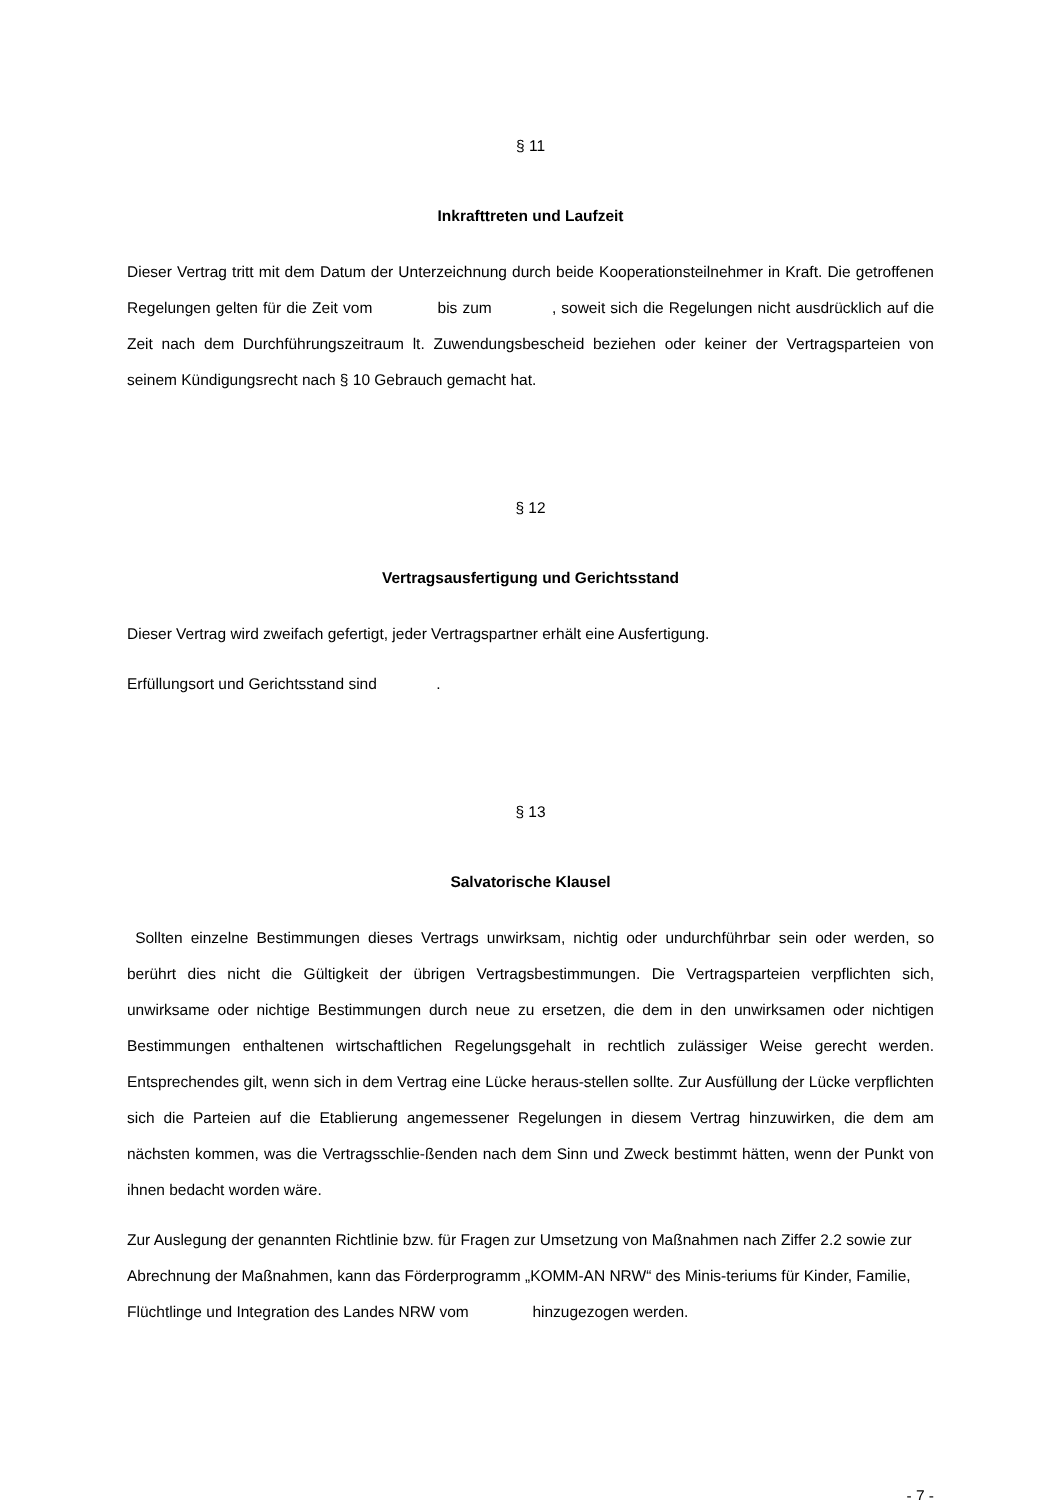§ 11
Inkrafttreten und Laufzeit
Dieser Vertrag tritt mit dem Datum der Unterzeichnung durch beide Kooperationsteilnehmer in Kraft. Die getroffenen Regelungen gelten für die Zeit vom bis zum , soweit sich die Regelungen nicht ausdrücklich auf die Zeit nach dem Durchführungszeitraum lt. Zuwendungsbescheid beziehen oder keiner der Vertragsparteien von seinem Kündigungsrecht nach § 10 Gebrauch gemacht hat.
§ 12
Vertragsausfertigung und Gerichtsstand
Dieser Vertrag wird zweifach gefertigt, jeder Vertragspartner erhält eine Ausfertigung.
Erfüllungsort und Gerichtsstand sind .
§ 13
Salvatorische Klausel
Sollten einzelne Bestimmungen dieses Vertrags unwirksam, nichtig oder undurchführbar sein oder werden, so berührt dies nicht die Gültigkeit der übrigen Vertragsbestimmungen. Die Vertragsparteien verpflichten sich, unwirksame oder nichtige Bestimmungen durch neue zu ersetzen, die dem in den unwirksamen oder nichtigen Bestimmungen enthaltenen wirtschaftlichen Regelungsgehalt in rechtlich zulässiger Weise gerecht werden. Entsprechendes gilt, wenn sich in dem Vertrag eine Lücke heraus-stellen sollte. Zur Ausfüllung der Lücke verpflichten sich die Parteien auf die Etablierung angemessener Regelungen in diesem Vertrag hinzuwirken, die dem am nächsten kommen, was die Vertragsschlie-ßenden nach dem Sinn und Zweck bestimmt hätten, wenn der Punkt von ihnen bedacht worden wäre.
Zur Auslegung der genannten Richtlinie bzw. für Fragen zur Umsetzung von Maßnahmen nach Ziffer 2.2 sowie zur Abrechnung der Maßnahmen, kann das Förderprogramm „KOMM-AN NRW“ des Minis-teriums für Kinder, Familie, Flüchtlinge und Integration des Landes NRW vom hinzugezogen werden.
- 7 -